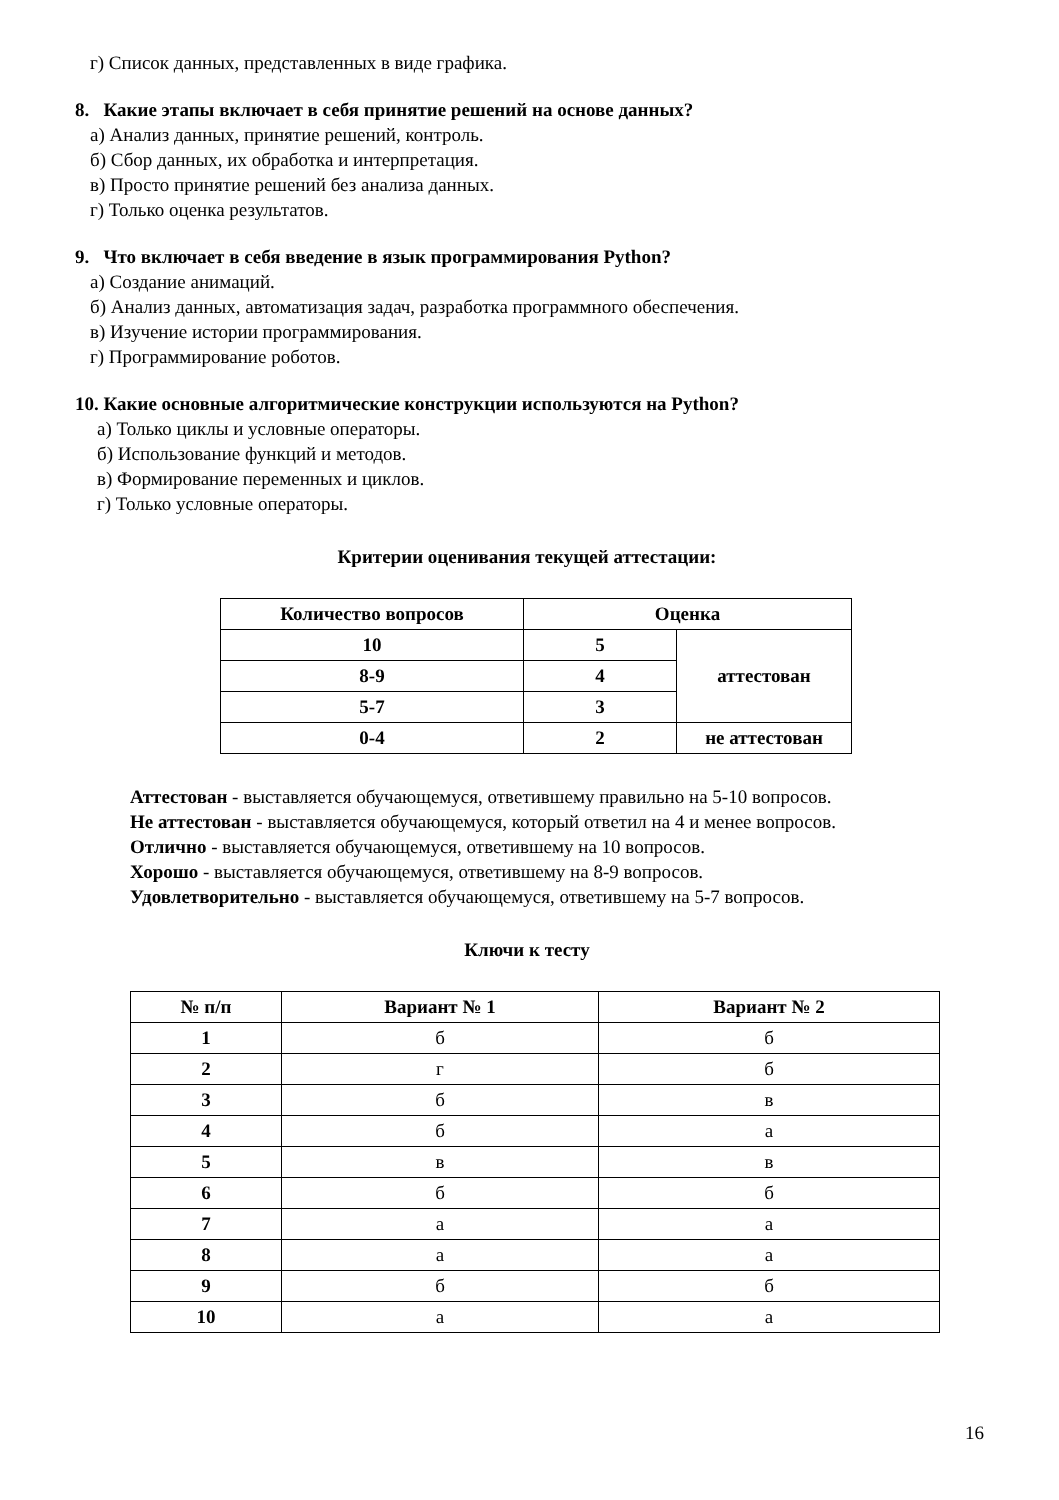г) Список данных, представленных в виде графика.
8. Какие этапы включает в себя принятие решений на основе данных?
а) Анализ данных, принятие решений, контроль.
б) Сбор данных, их обработка и интерпретация.
в) Просто принятие решений без анализа данных.
г) Только оценка результатов.
9. Что включает в себя введение в язык программирования Python?
а) Создание анимаций.
б) Анализ данных, автоматизация задач, разработка программного обеспечения.
в) Изучение истории программирования.
г) Программирование роботов.
10. Какие основные алгоритмические конструкции используются на Python?
а) Только циклы и условные операторы.
б) Использование функций и методов.
в) Формирование переменных и циклов.
г) Только условные операторы.
Критерии оценивания текущей аттестации:
| Количество вопросов | Оценка | |
| --- | --- | --- |
| 10 | 5 | аттестован |
| 8-9 | 4 | |
| 5-7 | 3 | |
| 0-4 | 2 | не аттестован |
Аттестован - выставляется обучающемуся, ответившему правильно на 5-10 вопросов.
Не аттестован - выставляется обучающемуся, который ответил на 4 и менее вопросов.
Отлично - выставляется обучающемуся, ответившему на 10 вопросов.
Хорошо - выставляется обучающемуся, ответившему на 8-9 вопросов.
Удовлетворительно - выставляется обучающемуся, ответившему на 5-7 вопросов.
Ключи к тесту
| № п/п | Вариант № 1 | Вариант № 2 |
| --- | --- | --- |
| 1 | б | б |
| 2 | г | б |
| 3 | б | в |
| 4 | б | а |
| 5 | в | в |
| 6 | б | б |
| 7 | а | а |
| 8 | а | а |
| 9 | б | б |
| 10 | а | а |
16